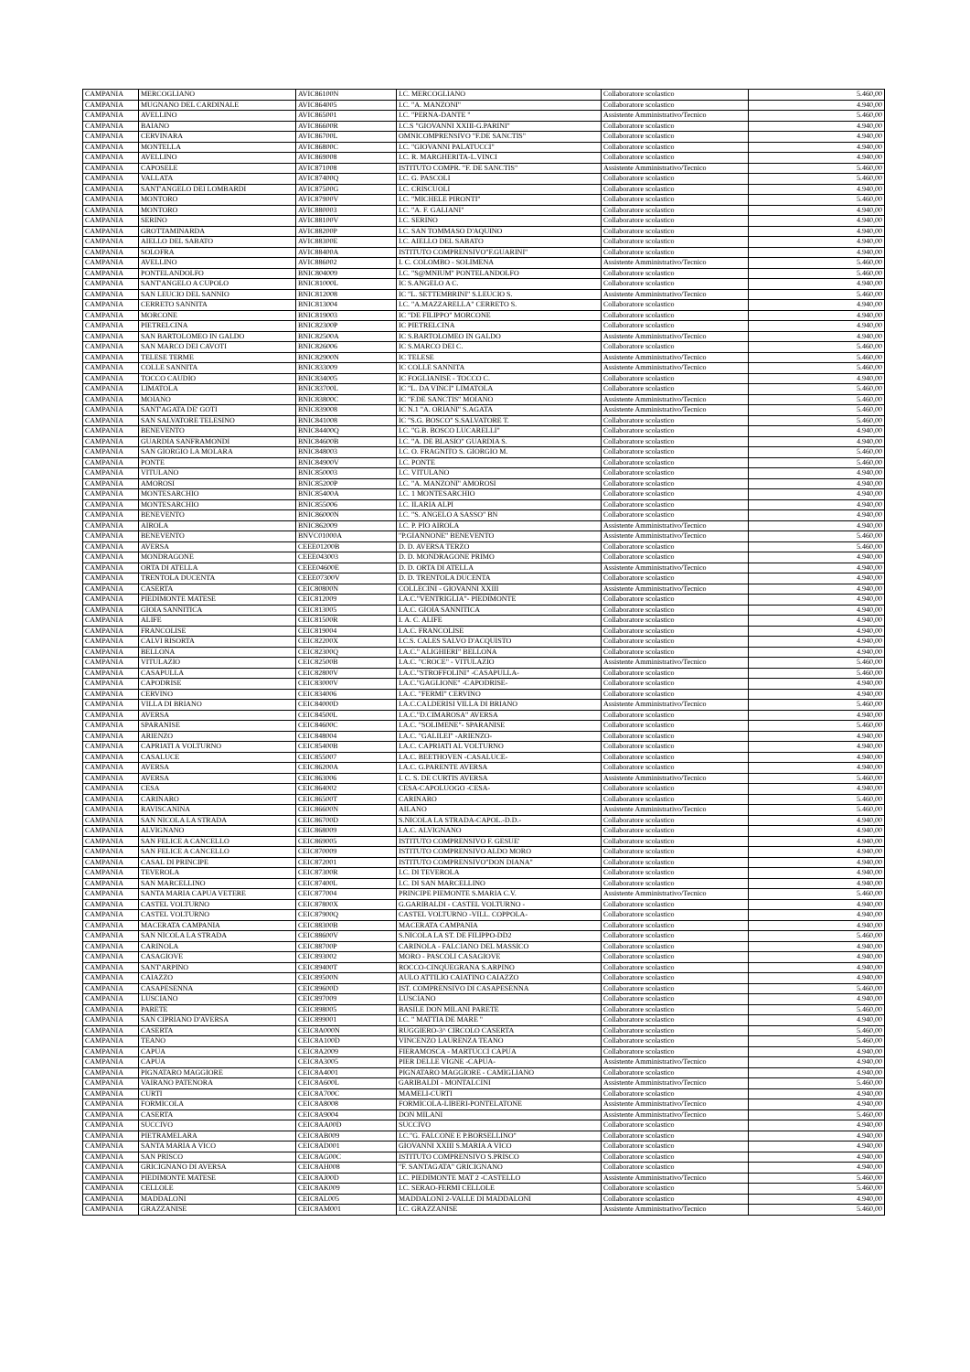| CAMPANIA | MERCOGLIANO | AVIC86100N | I.C. MERCOGLIANO | Collaboratore scolastico | 5.460,00 |
| CAMPANIA | MUGNANO DEL CARDINALE | AVIC864005 | I.C. "A. MANZONI" | Collaboratore scolastico | 4.940,00 |
| CAMPANIA | AVELLINO | AVIC865001 | I.C. "PERNA-DANTE " | Assistente Amministrativo/Tecnico | 5.460,00 |
| CAMPANIA | BAIANO | AVIC86600R | I.C.S "GIOVANNI XXIII-G.PARINI" | Collaboratore scolastico | 4.940,00 |
| CAMPANIA | CERVINARA | AVIC86700L | OMNICOMPRENSIVO "F.DE SANCTIS" | Collaboratore scolastico | 4.940,00 |
| CAMPANIA | MONTELLA | AVIC86800C | I.C. "GIOVANNI PALATUCCI" | Collaboratore scolastico | 4.940,00 |
| CAMPANIA | AVELLINO | AVIC869008 | I.C. R. MARGHERITA-L.VINCI | Collaboratore scolastico | 4.940,00 |
| CAMPANIA | CAPOSELE | AVIC871008 | ISTITUTO COMPR. "F. DE SANCTIS" | Assistente Amministrativo/Tecnico | 5.460,00 |
| CAMPANIA | VALLATA | AVIC87400Q | I.C. G. PASCOLI | Collaboratore scolastico | 5.460,00 |
| CAMPANIA | SANT'ANGELO DEI LOMBARDI | AVIC87500G | I.C. CRISCUOLI | Collaboratore scolastico | 4.940,00 |
| CAMPANIA | MONTORO | AVIC87900V | I.C. "MICHELE PIRONTI" | Collaboratore scolastico | 5.460,00 |
| CAMPANIA | MONTORO | AVIC880003 | I.C. "A. F. GALIANI" | Collaboratore scolastico | 4.940,00 |
| CAMPANIA | SERINO | AVIC88100V | I.C. SERINO | Collaboratore scolastico | 4.940,00 |
| CAMPANIA | GROTTAMINARDA | AVIC88200P | I.C. SAN TOMMASO D'AQUINO | Collaboratore scolastico | 4.940,00 |
| CAMPANIA | AIELLO DEL SABATO | AVIC88300E | I.C. AIELLO DEL SABATO | Collaboratore scolastico | 4.940,00 |
| CAMPANIA | SOLOFRA | AVIC88400A | ISTITUTO COMPRENSIVO"F.GUARINI" | Collaboratore scolastico | 4.940,00 |
| CAMPANIA | AVELLINO | AVIC886002 | I. C. COLOMBO - SOLIMENA | Assistente Amministrativo/Tecnico | 5.460,00 |
| CAMPANIA | PONTELANDOLFO | BNIC804009 | I.C. "S@MNIUM" PONTELANDOLFO | Collaboratore scolastico | 5.460,00 |
| CAMPANIA | SANT'ANGELO A CUPOLO | BNIC81000L | IC S.ANGELO A C. | Collaboratore scolastico | 4.940,00 |
| CAMPANIA | SAN LEUCIO DEL SANNIO | BNIC812008 | IC "L. SETTEMBRINI" S.LEUCIO S. | Assistente Amministrativo/Tecnico | 5.460,00 |
| CAMPANIA | CERRETO SANNITA | BNIC813004 | I.C. "A.MAZZARELLA" CERRETO S. | Collaboratore scolastico | 4.940,00 |
| CAMPANIA | MORCONE | BNIC819003 | IC "DE FILIPPO" MORCONE | Collaboratore scolastico | 4.940,00 |
| CAMPANIA | PIETRELCINA | BNIC82300P | IC PIETRELCINA | Collaboratore scolastico | 4.940,00 |
| CAMPANIA | SAN BARTOLOMEO IN GALDO | BNIC82500A | IC S.BARTOLOMEO IN GALDO | Assistente Amministrativo/Tecnico | 4.940,00 |
| CAMPANIA | SAN MARCO DEI CAVOTI | BNIC826006 | IC S.MARCO DEI C. | Collaboratore scolastico | 5.460,00 |
| CAMPANIA | TELESE TERME | BNIC82900N | IC TELESE | Assistente Amministrativo/Tecnico | 5.460,00 |
| CAMPANIA | COLLE SANNITA | BNIC833009 | IC COLLE SANNITA | Assistente Amministrativo/Tecnico | 5.460,00 |
| CAMPANIA | TOCCO CAUDIO | BNIC834005 | IC FOGLIANISE - TOCCO C. | Collaboratore scolastico | 4.940,00 |
| CAMPANIA | LIMATOLA | BNIC83700L | IC "L. DA VINCI" LIMATOLA | Collaboratore scolastico | 5.460,00 |
| CAMPANIA | MOIANO | BNIC83800C | IC "F.DE SANCTIS" MOIANO | Assistente Amministrativo/Tecnico | 5.460,00 |
| CAMPANIA | SANT'AGATA DE' GOTI | BNIC839008 | IC N.1 "A. ORIANI" S.AGATA | Assistente Amministrativo/Tecnico | 5.460,00 |
| CAMPANIA | SAN SALVATORE TELESINO | BNIC841008 | IC "S.G. BOSCO" S.SALVATORE T. | Collaboratore scolastico | 5.460,00 |
| CAMPANIA | BENEVENTO | BNIC84400Q | I.C. "G.B. BOSCO LUCARELLI" | Collaboratore scolastico | 4.940,00 |
| CAMPANIA | GUARDIA SANFRAMONDI | BNIC84600B | I.C. "A. DE BLASIO" GUARDIA S. | Collaboratore scolastico | 4.940,00 |
| CAMPANIA | SAN GIORGIO LA MOLARA | BNIC848003 | I.C. O. FRAGNITO S. GIORGIO M. | Collaboratore scolastico | 5.460,00 |
| CAMPANIA | PONTE | BNIC84900V | I.C. PONTE | Collaboratore scolastico | 5.460,00 |
| CAMPANIA | VITULANO | BNIC850003 | I.C. VITULANO | Collaboratore scolastico | 4.940,00 |
| CAMPANIA | AMOROSI | BNIC85200P | I.C. "A. MANZONI" AMOROSI | Collaboratore scolastico | 4.940,00 |
| CAMPANIA | MONTESARCHIO | BNIC85400A | I.C. 1 MONTESARCHIO | Collaboratore scolastico | 4.940,00 |
| CAMPANIA | MONTESARCHIO | BNIC855006 | I.C. ILARIA ALPI | Collaboratore scolastico | 4.940,00 |
| CAMPANIA | BENEVENTO | BNIC86000N | I.C. "S. ANGELO A SASSO" BN | Collaboratore scolastico | 4.940,00 |
| CAMPANIA | AIROLA | BNIC862009 | I.C. P. PIO AIROLA | Assistente Amministrativo/Tecnico | 4.940,00 |
| CAMPANIA | BENEVENTO | BNVC01000A | "P.GIANNONE" BENEVENTO | Assistente Amministrativo/Tecnico | 5.460,00 |
| CAMPANIA | AVERSA | CEEE01200B | D. D. AVERSA TERZO | Collaboratore scolastico | 5.460,00 |
| CAMPANIA | MONDRAGONE | CEEE043003 | D. D. MONDRAGONE PRIMO | Collaboratore scolastico | 4.940,00 |
| CAMPANIA | ORTA DI ATELLA | CEEE04600E | D. D. ORTA DI ATELLA | Assistente Amministrativo/Tecnico | 4.940,00 |
| CAMPANIA | TRENTOLA DUCENTA | CEEE07300V | D. D. TRENTOLA DUCENTA | Collaboratore scolastico | 4.940,00 |
| CAMPANIA | CASERTA | CEIC80800N | COLLECINI - GIOVANNI XXIII | Assistente Amministrativo/Tecnico | 4.940,00 |
| CAMPANIA | PIEDIMONTE MATESE | CEIC812009 | I.A.C."VENTRIGLIA"- PIEDIMONTE | Collaboratore scolastico | 4.940,00 |
| CAMPANIA | GIOIA SANNITICA | CEIC813005 | I.A.C. GIOIA SANNITICA | Collaboratore scolastico | 4.940,00 |
| CAMPANIA | ALIFE | CEIC81500R | I. A. C. ALIFE | Collaboratore scolastico | 4.940,00 |
| CAMPANIA | FRANCOLISE | CEIC819004 | I.A.C. FRANCOLISE | Collaboratore scolastico | 4.940,00 |
| CAMPANIA | CALVI RISORTA | CEIC82200X | I.C.S. CALES SALVO D'ACQUISTO | Collaboratore scolastico | 4.940,00 |
| CAMPANIA | BELLONA | CEIC82300Q | I.A.C." ALIGHIERI" BELLONA | Collaboratore scolastico | 4.940,00 |
| CAMPANIA | VITULAZIO | CEIC82500B | I.A.C. "CROCE" - VITULAZIO | Assistente Amministrativo/Tecnico | 5.460,00 |
| CAMPANIA | CASAPULLA | CEIC82800V | I.A.C."STROFFOLINI" -CASAPULLA- | Collaboratore scolastico | 5.460,00 |
| CAMPANIA | CAPODRISE | CEIC83000V | I.A.C."GAGLIONE" -CAPODRISE- | Collaboratore scolastico | 4.940,00 |
| CAMPANIA | CERVINO | CEIC834006 | I.A.C. "FERMI" CERVINO | Collaboratore scolastico | 4.940,00 |
| CAMPANIA | VILLA DI BRIANO | CEIC84000D | I.A.C.CALDERISI VILLA DI BRIANO | Assistente Amministrativo/Tecnico | 5.460,00 |
| CAMPANIA | AVERSA | CEIC84500L | I.A.C."D.CIMAROSA" AVERSA | Collaboratore scolastico | 4.940,00 |
| CAMPANIA | SPARANISE | CEIC84600C | I.A.C. "SOLIMENE"- SPARANISE | Collaboratore scolastico | 5.460,00 |
| CAMPANIA | ARIENZO | CEIC848004 | I.A.C. "GALILEI" -ARIENZO- | Collaboratore scolastico | 4.940,00 |
| CAMPANIA | CAPRIATI A VOLTURNO | CEIC85400B | I.A.C. CAPRIATI AL VOLTURNO | Collaboratore scolastico | 4.940,00 |
| CAMPANIA | CASALUCE | CEIC855007 | I.A.C. BEETHOVEN -CASALUCE- | Collaboratore scolastico | 4.940,00 |
| CAMPANIA | AVERSA | CEIC86200A | I.A.C. G.PARENTE AVERSA | Collaboratore scolastico | 4.940,00 |
| CAMPANIA | AVERSA | CEIC863006 | I. C. S. DE CURTIS AVERSA | Assistente Amministrativo/Tecnico | 5.460,00 |
| CAMPANIA | CESA | CEIC864002 | CESA-CAPOLUOGO -CESA- | Collaboratore scolastico | 4.940,00 |
| CAMPANIA | CARINARO | CEIC86500T | CARINARO | Collaboratore scolastico | 5.460,00 |
| CAMPANIA | RAVISCANINA | CEIC86600N | AILANO | Assistente Amministrativo/Tecnico | 5.460,00 |
| CAMPANIA | SAN NICOLA LA STRADA | CEIC86700D | S.NICOLA LA STRADA-CAPOL.-D.D.- | Collaboratore scolastico | 4.940,00 |
| CAMPANIA | ALVIGNANO | CEIC868009 | I.A.C. ALVIGNANO | Collaboratore scolastico | 4.940,00 |
| CAMPANIA | SAN FELICE A CANCELLO | CEIC869005 | ISTITUTO COMPRENSIVO F. GESUE' | Collaboratore scolastico | 4.940,00 |
| CAMPANIA | SAN FELICE A CANCELLO | CEIC870009 | ISTITUTO COMPRENSIVO ALDO MORO | Collaboratore scolastico | 4.940,00 |
| CAMPANIA | CASAL DI PRINCIPE | CEIC872001 | ISTITUTO COMPRENSIVO"DON DIANA" | Collaboratore scolastico | 4.940,00 |
| CAMPANIA | TEVEROLA | CEIC87300R | I.C. DI TEVEROLA | Collaboratore scolastico | 4.940,00 |
| CAMPANIA | SAN MARCELLINO | CEIC87400L | I.C. DI SAN MARCELLINO | Collaboratore scolastico | 4.940,00 |
| CAMPANIA | SANTA MARIA CAPUA VETERE | CEIC877004 | PRINCIPE PIEMONTE S.MARIA C.V. | Assistente Amministrativo/Tecnico | 5.460,00 |
| CAMPANIA | CASTEL VOLTURNO | CEIC87800X | G.GARIBALDI - CASTEL VOLTURNO - | Collaboratore scolastico | 4.940,00 |
| CAMPANIA | CASTEL VOLTURNO | CEIC87900Q | CASTEL VOLTURNO -VILL. COPPOLA- | Collaboratore scolastico | 4.940,00 |
| CAMPANIA | MACERATA CAMPANIA | CEIC88300B | MACERATA CAMPANIA | Collaboratore scolastico | 4.940,00 |
| CAMPANIA | SAN NICOLA LA STRADA | CEIC88600V | S.NICOLA LA ST. DE FILIPPO-DD2 | Collaboratore scolastico | 5.460,00 |
| CAMPANIA | CARINOLA | CEIC88700P | CARINOLA - FALCIANO DEL MASSICO | Collaboratore scolastico | 4.940,00 |
| CAMPANIA | CASAGIOVE | CEIC893002 | MORO - PASCOLI CASAGIOVE | Collaboratore scolastico | 4.940,00 |
| CAMPANIA | SANT'ARPINO | CEIC89400T | ROCCO-CINQUEGRANA S.ARPINO | Collaboratore scolastico | 4.940,00 |
| CAMPANIA | CAIAZZO | CEIC89500N | AULO ATTILIO CAIATINO CAIAZZO | Collaboratore scolastico | 4.940,00 |
| CAMPANIA | CASAPESENNA | CEIC89600D | IST. COMPRENSIVO DI CASAPESENNA | Collaboratore scolastico | 5.460,00 |
| CAMPANIA | LUSCIANO | CEIC897009 | LUSCIANO | Collaboratore scolastico | 4.940,00 |
| CAMPANIA | PARETE | CEIC898005 | BASILE DON MILANI PARETE | Collaboratore scolastico | 5.460,00 |
| CAMPANIA | SAN CIPRIANO D'AVERSA | CEIC899001 | I.C. " MATTIA DE MARE " | Collaboratore scolastico | 4.940,00 |
| CAMPANIA | CASERTA | CEIC8A000N | RUGGIERO-3^ CIRCOLO CASERTA | Collaboratore scolastico | 5.460,00 |
| CAMPANIA | TEANO | CEIC8A100D | VINCENZO LAURENZA TEANO | Collaboratore scolastico | 5.460,00 |
| CAMPANIA | CAPUA | CEIC8A2009 | FIERAMOSCA - MARTUCCI CAPUA | Collaboratore scolastico | 4.940,00 |
| CAMPANIA | CAPUA | CEIC8A3005 | PIER DELLE VIGNE -CAPUA- | Assistente Amministrativo/Tecnico | 4.940,00 |
| CAMPANIA | PIGNATARO MAGGIORE | CEIC8A4001 | PIGNATARO MAGGIORE - CAMIGLIANO | Collaboratore scolastico | 4.940,00 |
| CAMPANIA | VAIRANO PATENORA | CEIC8A600L | GARIBALDI - MONTALCINI | Assistente Amministrativo/Tecnico | 5.460,00 |
| CAMPANIA | CURTI | CEIC8A700C | MAMELI-CURTI | Collaboratore scolastico | 4.940,00 |
| CAMPANIA | FORMICOLA | CEIC8A8008 | FORMICOLA-LIBERI-PONTELATONE | Assistente Amministrativo/Tecnico | 4.940,00 |
| CAMPANIA | CASERTA | CEIC8A9004 | DON MILANI | Assistente Amministrativo/Tecnico | 5.460,00 |
| CAMPANIA | SUCCIVO | CEIC8AA00D | SUCCIVO | Collaboratore scolastico | 4.940,00 |
| CAMPANIA | PIETRAMELARA | CEIC8AB009 | I.C."G. FALCONE E P.BORSELLINO" | Collaboratore scolastico | 4.940,00 |
| CAMPANIA | SANTA MARIA A VICO | CEIC8AD001 | GIOVANNI XXIII S.MARIA A VICO | Collaboratore scolastico | 4.940,00 |
| CAMPANIA | SAN PRISCO | CEIC8AG00C | ISTITUTO COMPRENSIVO S.PRISCO | Collaboratore scolastico | 4.940,00 |
| CAMPANIA | GRICIGNANO DI AVERSA | CEIC8AH008 | "F. SANTAGATA" GRICIGNANO | Collaboratore scolastico | 4.940,00 |
| CAMPANIA | PIEDIMONTE MATESE | CEIC8AJ00D | I.C. PIEDIMONTE MAT 2 -CASTELLO | Assistente Amministrativo/Tecnico | 5.460,00 |
| CAMPANIA | CELLOLE | CEIC8AK009 | I.C. SERAO-FERMI CELLOLE | Collaboratore scolastico | 5.460,00 |
| CAMPANIA | MADDALONI | CEIC8AL005 | MADDALONI 2-VALLE DI MADDALONI | Collaboratore scolastico | 4.940,00 |
| CAMPANIA | GRAZZANISE | CEIC8AM001 | I.C. GRAZZANISE | Assistente Amministrativo/Tecnico | 5.460,00 |